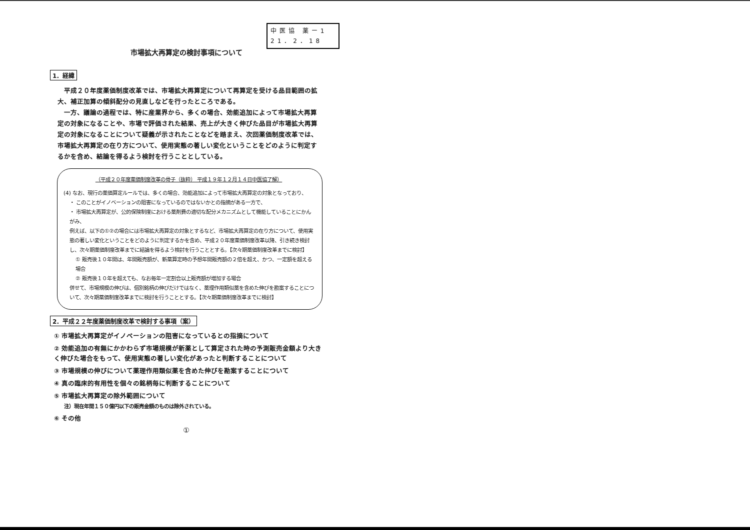中医協 薬ー1
21．2．18
市場拡大再算定の検討事項について
1．経緯
平成２０年度薬価制度改革では、市場拡大再算定について再算定を受ける品目範囲の拡大、補正加算の傾斜配分の見直しなどを行ったところである。
一方、議論の過程では、特に産業界から、多くの場合、効能追加によって市場拡大再算定の対象になることや、市場で評価された結果、売上が大きく伸びた品目が市場拡大再算定の対象になることについて疑義が示されたことなどを踏まえ、次回薬価制度改革では、市場拡大再算定の在り方について、使用実態の著しい変化ということをどのように判定するかを含め、結論を得るよう検討を行うこととしている。
（平成２０年度薬価制度改革の骨子（抜粋） 平成１９年１２月１４日中医協了解）
(4) なお、現行の薬価算定ルールでは、多くの場合、効能追加によって市場拡大再算定の対象となっており、
・ このことがイノベーションの阻害になっているのではないかとの指摘がある一方で、
・ 市場拡大再算定が、公的保険制度における薬剤費の適切な配分メカニズムとして機能していることにかんがみ、
例えば、以下の①②の場合には市場拡大再算定の対象とするなど、市場拡大再算定の在り方について、使用実態の著しい変化ということをどのように判定するかを含め、平成２０年度薬価制度改革以降、引き続き検討し、次々期薬価制度改革までに結論を得るよう検討を行うこととする。【次々期薬価制度改革までに検討】
① 販売後１０年間は、年間販売額が、新薬算定時の予想年間販売額の２倍を超え、かつ、一定額を超える場合
② 販売後１０年を超えても、なお毎年一定割合以上販売額が増加する場合
併せて、市場規模の伸びは、個別銘柄の伸びだけではなく、薬理作用類似薬を含めた伸びを勘案することについて、次々期薬価制度改革までに検討を行うこととする。【次々期薬価制度改革までに検討】
2．平成２２年度薬価制度改革で検討する事項（案）
① 市場拡大再算定がイノベーションの阻害になっているとの指摘について
② 効能追加の有無にかかわらず市場規模が新薬として算定された時の予測販売金額より大きく伸びた場合をもって、使用実態の著しい変化があったと判断することについて
③ 市場規模の伸びについて薬理作用類似薬を含めた伸びを勘案することについて
④ 真の臨床的有用性を個々の銘柄毎に判断することについて
⑤ 市場拡大再算定の除外範囲について
注）現在年間１５０億円以下の販売金額のものは除外されている。
⑥ その他
①